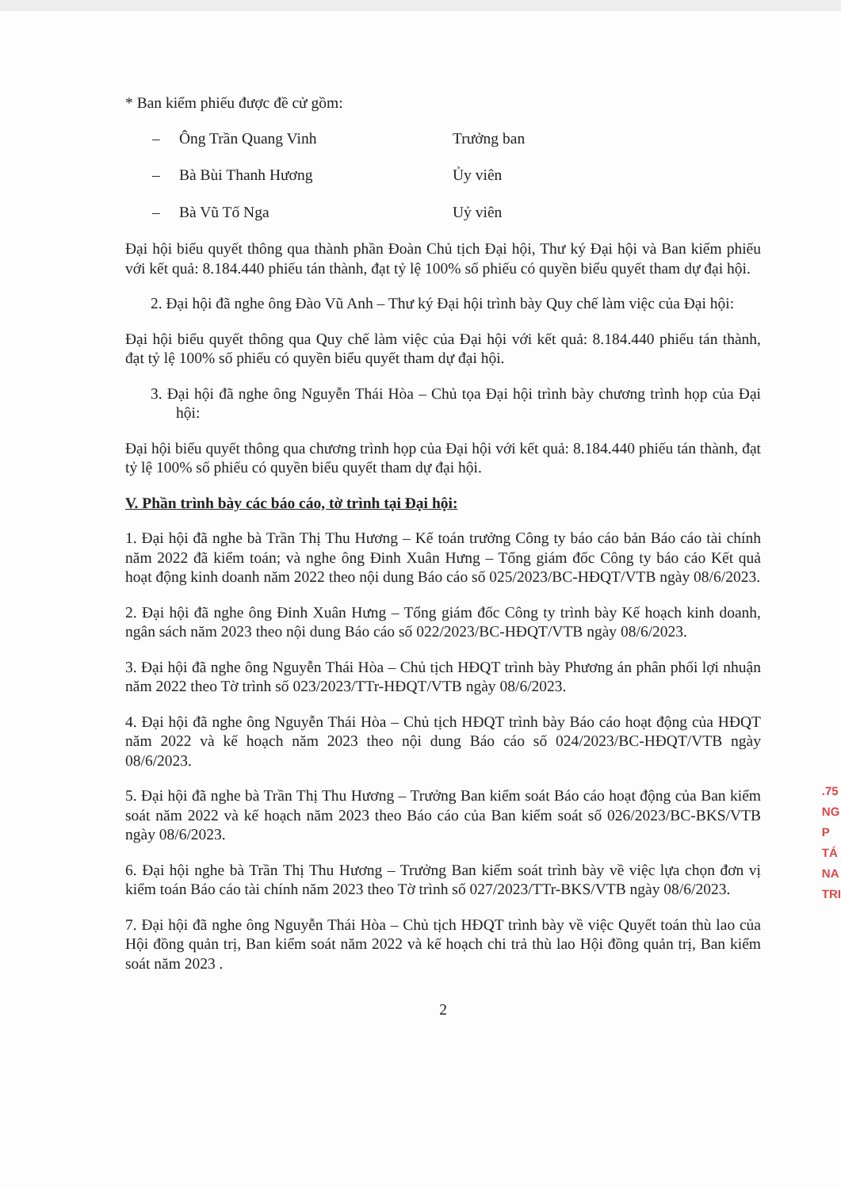* Ban kiểm phiếu được đề cử gồm:
– Ông Trần Quang Vinh Trưởng ban
– Bà Bùi Thanh Hương Ủy viên
– Bà Vũ Tố Nga Uỷ viên
Đại hội biểu quyết thông qua thành phần Đoàn Chủ tịch Đại hội, Thư ký Đại hội và Ban kiểm phiếu với kết quả: 8.184.440 phiếu tán thành, đạt tỷ lệ 100% số phiếu có quyền biểu quyết tham dự đại hội.
2. Đại hội đã nghe ông Đào Vũ Anh – Thư ký Đại hội trình bày Quy chế làm việc của Đại hội:
Đại hội biểu quyết thông qua Quy chế làm việc của Đại hội với kết quả: 8.184.440 phiếu tán thành, đạt tỷ lệ 100% số phiếu có quyền biểu quyết tham dự đại hội.
3. Đại hội đã nghe ông Nguyễn Thái Hòa – Chủ tọa Đại hội trình bày chương trình họp của Đại hội:
Đại hội biểu quyết thông qua chương trình họp của Đại hội với kết quả: 8.184.440 phiếu tán thành, đạt tỷ lệ 100% số phiếu có quyền biểu quyết tham dự đại hội.
V. Phần trình bày các báo cáo, tờ trình tại Đại hội:
1. Đại hội đã nghe bà Trần Thị Thu Hương – Kế toán trưởng Công ty báo cáo bản Báo cáo tài chính năm 2022 đã kiểm toán; và nghe ông Đinh Xuân Hưng – Tổng giám đốc Công ty báo cáo Kết quả hoạt động kinh doanh năm 2022 theo nội dung Báo cáo số 025/2023/BC-HĐQT/VTB ngày 08/6/2023.
2. Đại hội đã nghe ông Đinh Xuân Hưng – Tổng giám đốc Công ty trình bày Kế hoạch kinh doanh, ngân sách năm 2023 theo nội dung Báo cáo số 022/2023/BC-HĐQT/VTB ngày 08/6/2023.
3. Đại hội đã nghe ông Nguyễn Thái Hòa – Chủ tịch HĐQT trình bày Phương án phân phối lợi nhuận năm 2022 theo Tờ trình số 023/2023/TTr-HĐQT/VTB ngày 08/6/2023.
4. Đại hội đã nghe ông Nguyễn Thái Hòa – Chủ tịch HĐQT trình bày Báo cáo hoạt động của HĐQT năm 2022 và kế hoạch năm 2023 theo nội dung Báo cáo số 024/2023/BC-HĐQT/VTB ngày 08/6/2023.
5. Đại hội đã nghe bà Trần Thị Thu Hương – Trưởng Ban kiểm soát Báo cáo hoạt động của Ban kiểm soát năm 2022 và kế hoạch năm 2023 theo Báo cáo của Ban kiểm soát số 026/2023/BC-BKS/VTB ngày 08/6/2023.
6. Đại hội nghe bà Trần Thị Thu Hương – Trưởng Ban kiểm soát trình bày về việc lựa chọn đơn vị kiểm toán Báo cáo tài chính năm 2023 theo Tờ trình số 027/2023/TTr-BKS/VTB ngày 08/6/2023.
7. Đại hội đã nghe ông Nguyễn Thái Hòa – Chủ tịch HĐQT trình bày về việc Quyết toán thù lao của Hội đồng quản trị, Ban kiểm soát năm 2022 và kế hoạch chi trả thù lao Hội đồng quản trị, Ban kiểm soát năm 2023 .
2
.75
NG
P
TÁ
NA
TRI